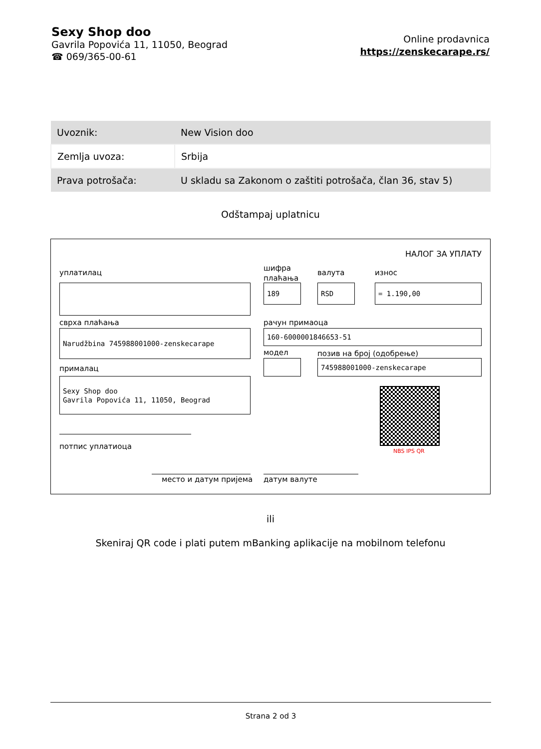Sexy Shop doo
Gavrila Popovića 11, 11050, Beograd
☎ 069/365-00-61
Online prodavnica
https://zenskecarape.rs/
| Uvoznik: | New Vision doo |
| Zemlja uvoza: | Srbija |
| Prava potrošača: | U skladu sa Zakonom o zaštiti potrošača, član 36, stav 5) |
Odštampaj uplatnicu
НАЛОГ ЗА УПЛАТУ
уплатилац
шифра
плаћања
валута износ
189 RSD = 1.190,00
сврха плаћања рачун примаоца
Narudžbina 745988001000-zenskecarape 160-6000001846653-51
модел позив на број (одобрење)
прималац
745988001000-zenskecarape
Sexy Shop doo
Gavrila Popovića 11, 11050, Beograd
NBS IPS QR
потпис уплатиоца
место и датум пријема датум валуте
ili
Skeniraj QR code i plati putem mBanking aplikacije na mobilnom telefonu
Strana 2 od 3